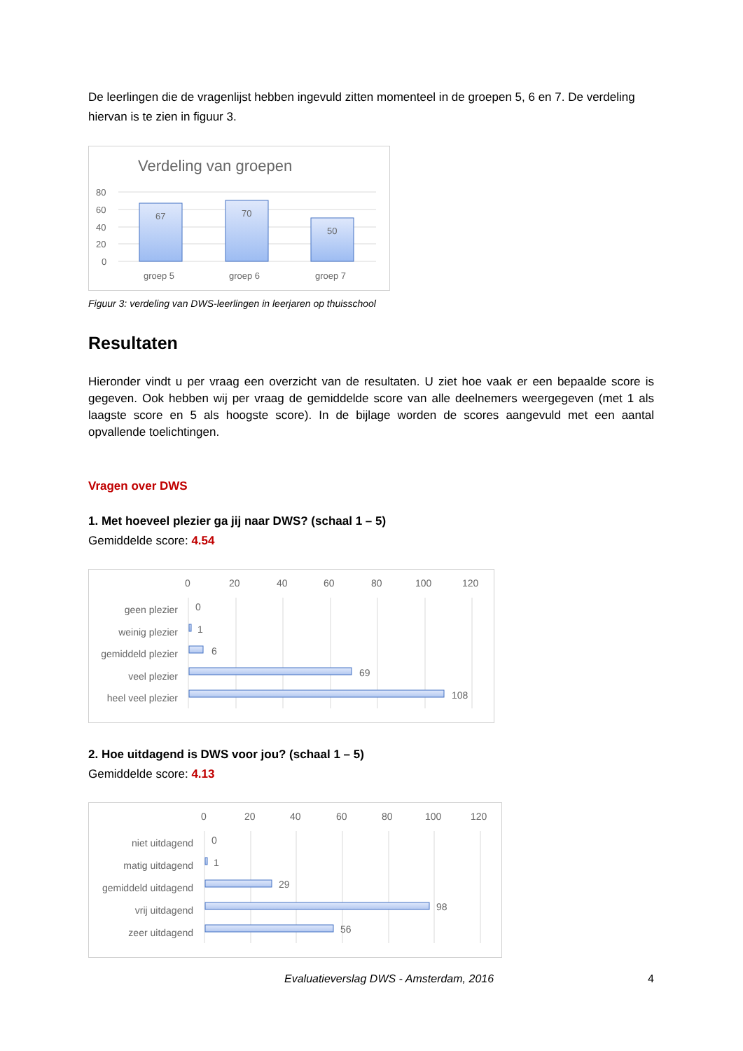De leerlingen die de vragenlijst hebben ingevuld zitten momenteel in de groepen 5, 6 en 7. De verdeling hiervan is te zien in figuur 3.
Verdeling van groepen
80
60
40
20
0
67
70
50
groep 5
groep 6
groep 7
Figuur 3: verdeling van DWS-leerlingen in leerjaren op thuisschool
Resultaten
Hieronder vindt u per vraag een overzicht van de resultaten. U ziet hoe vaak er een bepaalde score is gegeven. Ook hebben wij per vraag de gemiddelde score van alle deelnemers weergegeven (met 1 als laagste score en 5 als hoogste score). In de bijlage worden de scores aangevuld met een aantal opvallende toelichtingen.
Vragen over DWS
1. Met hoeveel plezier ga jij naar DWS? (schaal 1 – 5)
Gemiddelde score: 4.54
0
20
40
60
80
100
120
geen plezier
weinig plezier
gemiddeld plezier
veel plezier
heel veel plezier
0
1
6
69
108
2. Hoe uitdagend is DWS voor jou? (schaal 1 – 5)
Gemiddelde score: 4.13
0
20
40
60
80
100
120
niet uitdagend
matig uitdagend
gemiddeld uitdagend
vrij uitdagend
zeer uitdagend
0
1
29
98
56
Evaluatieverslag DWS - Amsterdam, 2016 4